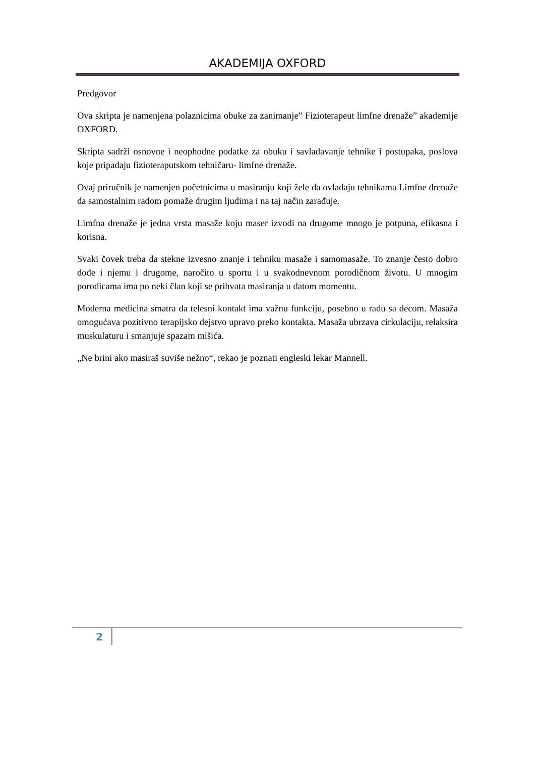AKADEMIJA OXFORD
Predgovor
Ova skripta je namenjena polaznicima obuke za zanimanje” Fizioterapeut limfne drenaže” akademije OXFORD.
Skripta sadrži osnovne i neophodne podatke za obuku i savladavanje tehnike i postupaka, poslova koje pripadaju fizioteraputskom tehničaru- limfne drenaže.
Ovaj priručnik je namenjen početnicima u masiranju koji žele da ovladaju tehnikama Limfne drenaže da samostalnim radom pomaže drugim ljudima i na taj način zarađuje.
Limfna drenaže je jedna vrsta masaže koju maser izvodi na drugome mnogo je potpuna, efikasna i korisna.
Svaki čovek treba da stekne izvesno znanje i tehniku masaže i samomasaže. To znanje često dobro dođe i njemu i drugome, naročito u sportu i u svakodnevnom porodičnom životu. U mnogim porodicama ima po neki član koji se prihvata masiranja u datom momentu.
Moderna medicina smatra da telesni kontakt ima važnu funkciju, posebno u radu sa decom. Masaža omogućava pozitivno terapijsko dejstvo upravo preko kontakta. Masaža ubrzava cirkulaciju, relaksira muskulaturu i smanjuje spazam mišića.
„Ne brini ako masiraš suviše nežno“, rekao je poznati engleski lekar Mannell.
2